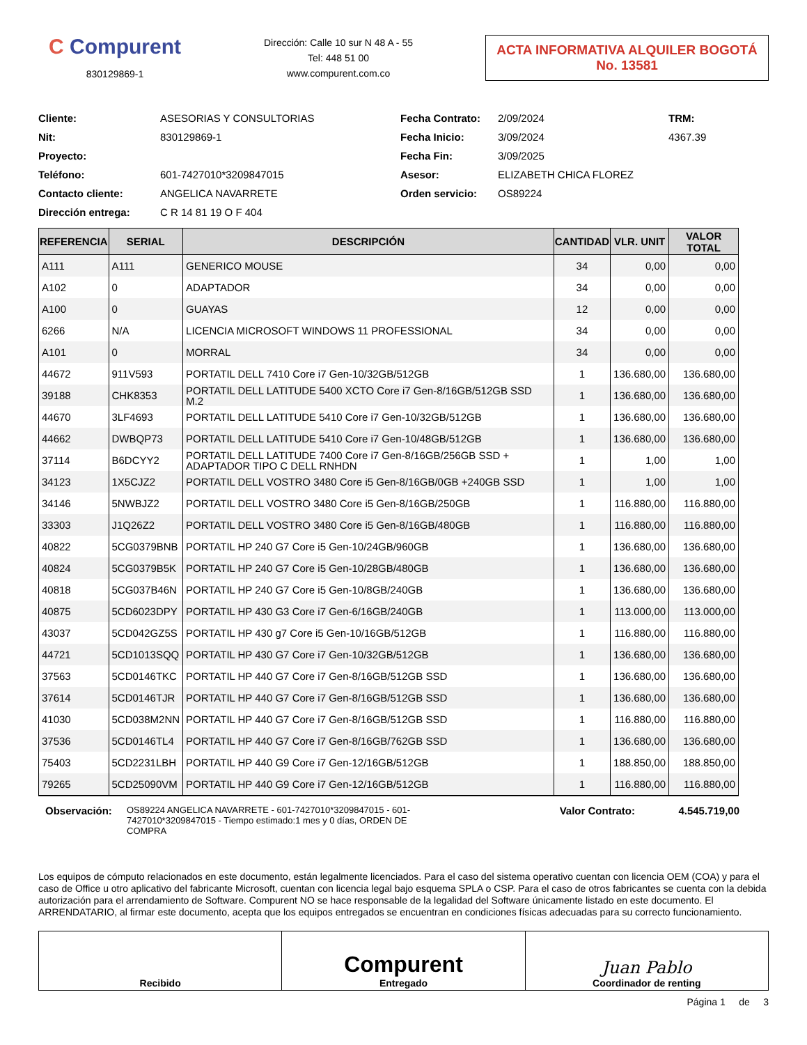C Compurent
830129869-1
Dirección: Calle 10 sur N 48 A - 55
Tel: 448 51 00
www.compurent.com.co
ACTA INFORMATIVA ALQUILER BOGOTÁ
No. 13581
Cliente:
ASESORIAS Y CONSULTORIAS
Fecha Contrato:
2/09/2024
TRM:
Nit:
830129869-1
Fecha Inicio:
3/09/2024
4367.39
Proyecto:
Fecha Fin:
3/09/2025
Teléfono:
601-7427010*3209847015
Asesor:
ELIZABETH CHICA FLOREZ
Contacto cliente:
ANGELICA NAVARRETE
Orden servicio:
OS89224
Dirección entrega:
C R 14 81 19 O F 404
| REFERENCIA | SERIAL | DESCRIPCIÓN | CANTIDAD | VLR. UNIT | VALOR TOTAL |
| --- | --- | --- | --- | --- | --- |
| A111 | A111 | GENERICO MOUSE | 34 | 0,00 | 0,00 |
| A102 | 0 | ADAPTADOR | 34 | 0,00 | 0,00 |
| A100 | 0 | GUAYAS | 12 | 0,00 | 0,00 |
| 6266 | N/A | LICENCIA MICROSOFT WINDOWS 11 PROFESSIONAL | 34 | 0,00 | 0,00 |
| A101 | 0 | MORRAL | 34 | 0,00 | 0,00 |
| 44672 | 911V593 | PORTATIL DELL 7410 Core i7 Gen-10/32GB/512GB | 1 | 136.680,00 | 136.680,00 |
| 39188 | CHK8353 | PORTATIL DELL LATITUDE 5400 XCTO Core i7 Gen-8/16GB/512GB SSD M.2 | 1 | 136.680,00 | 136.680,00 |
| 44670 | 3LF4693 | PORTATIL DELL LATITUDE 5410 Core i7 Gen-10/32GB/512GB | 1 | 136.680,00 | 136.680,00 |
| 44662 | DWBQP73 | PORTATIL DELL LATITUDE 5410 Core i7 Gen-10/48GB/512GB | 1 | 136.680,00 | 136.680,00 |
| 37114 | B6DCYY2 | PORTATIL DELL LATITUDE 7400 Core i7 Gen-8/16GB/256GB SSD + ADAPTADOR TIPO C DELL RNHDN | 1 | 1,00 | 1,00 |
| 34123 | 1X5CJZ2 | PORTATIL DELL VOSTRO 3480 Core i5 Gen-8/16GB/0GB +240GB SSD | 1 | 1,00 | 1,00 |
| 34146 | 5NWBJZ2 | PORTATIL DELL VOSTRO 3480 Core i5 Gen-8/16GB/250GB | 1 | 116.880,00 | 116.880,00 |
| 33303 | J1Q26Z2 | PORTATIL DELL VOSTRO 3480 Core i5 Gen-8/16GB/480GB | 1 | 116.880,00 | 116.880,00 |
| 40822 | 5CG0379BNB | PORTATIL HP 240 G7 Core i5 Gen-10/24GB/960GB | 1 | 136.680,00 | 136.680,00 |
| 40824 | 5CG0379B5K | PORTATIL HP 240 G7 Core i5 Gen-10/28GB/480GB | 1 | 136.680,00 | 136.680,00 |
| 40818 | 5CG037B46N | PORTATIL HP 240 G7 Core i5 Gen-10/8GB/240GB | 1 | 136.680,00 | 136.680,00 |
| 40875 | 5CD6023DPY | PORTATIL HP 430 G3 Core i7 Gen-6/16GB/240GB | 1 | 113.000,00 | 113.000,00 |
| 43037 | 5CD042GZ5S | PORTATIL HP 430 g7 Core i5 Gen-10/16GB/512GB | 1 | 116.880,00 | 116.880,00 |
| 44721 | 5CD1013SQQ | PORTATIL HP 430 G7 Core i7 Gen-10/32GB/512GB | 1 | 136.680,00 | 136.680,00 |
| 37563 | 5CD0146TKC | PORTATIL HP 440 G7 Core i7 Gen-8/16GB/512GB SSD | 1 | 136.680,00 | 136.680,00 |
| 37614 | 5CD0146TJR | PORTATIL HP 440 G7 Core i7 Gen-8/16GB/512GB SSD | 1 | 136.680,00 | 136.680,00 |
| 41030 | 5CD038M2NN | PORTATIL HP 440 G7 Core i7 Gen-8/16GB/512GB SSD | 1 | 116.880,00 | 116.880,00 |
| 37536 | 5CD0146TL4 | PORTATIL HP 440 G7 Core i7 Gen-8/16GB/762GB SSD | 1 | 136.680,00 | 136.680,00 |
| 75403 | 5CD2231LBH | PORTATIL HP 440 G9 Core i7 Gen-12/16GB/512GB | 1 | 188.850,00 | 188.850,00 |
| 79265 | 5CD25090VM | PORTATIL HP 440 G9 Core i7 Gen-12/16GB/512GB | 1 | 116.880,00 | 116.880,00 |
Observación:
OS89224 ANGELICA NAVARRETE - 601-7427010*3209847015 - 601-7427010*3209847015 - Tiempo estimado:1 mes y 0 días, ORDEN DE COMPRA
Valor Contrato: 4.545.719,00
Los equipos de cómputo relacionados en este documento, están legalmente licenciados. Para el caso del sistema operativo cuentan con licencia OEM (COA) y para el caso de Office u otro aplicativo del fabricante Microsoft, cuentan con licencia legal bajo esquema SPLA o CSP. Para el caso de otros fabricantes se cuenta con la debida autorización para el arrendamiento de Software. Compurent NO se hace responsable de la legalidad del Software únicamente listado en este documento. El ARRENDATARIO, al firmar este documento, acepta que los equipos entregados se encuentran en condiciones físicas adecuadas para su correcto funcionamiento.
Recibido
Compurent
Entregado
Juan Pablo
Coordinador de renting
Página 1 de 3